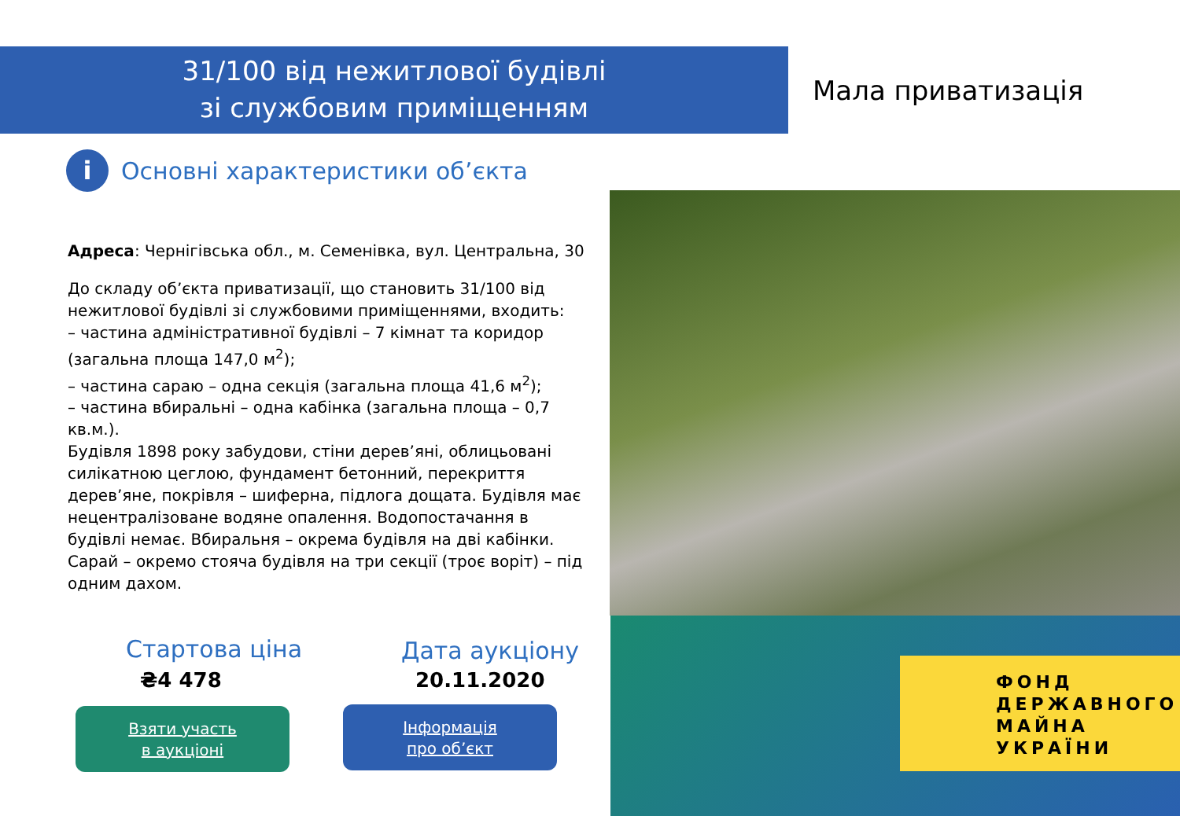31/100 від нежитлової будівлі
зі службовим приміщенням
Мала приватизація
i
Основні характеристики об’єкта
Адреса: Чернігівська обл., м. Семенівка, вул. Центральна, 30
До складу об’єкта приватизації, що становить 31/100 від нежитлової будівлі зі службовими приміщеннями, входить:
– частина адміністративної будівлі – 7 кімнат та коридор (загальна площа 147,0 м<sup>2</sup>);
– частина сараю – одна секція (загальна площа 41,6 м<sup>2</sup>);
– частина вбиральні – одна кабінка (загальна площа – 0,7 кв.м.).
Будівля 1898 року забудови, стіни дерев’яні, облицьовані силікатною цеглою, фундамент бетонний, перекриття дерев’яне, покрівля – шиферна, підлога дощата. Будівля має нецентралізоване водяне опалення. Водопостачання в будівлі немає. Вбиральня – окрема будівля на дві кабінки. Сарай – окремо стояча будівля на три секції (троє воріт) – під одним дахом.
ФОНД
ДЕРЖАВНОГО
МАЙНА
УКРАЇНИ
Стартова ціна
₴4 478
Дата аукціону
20.11.2020
Взяти участь
в аукціоні
Інформація
про об’єкт